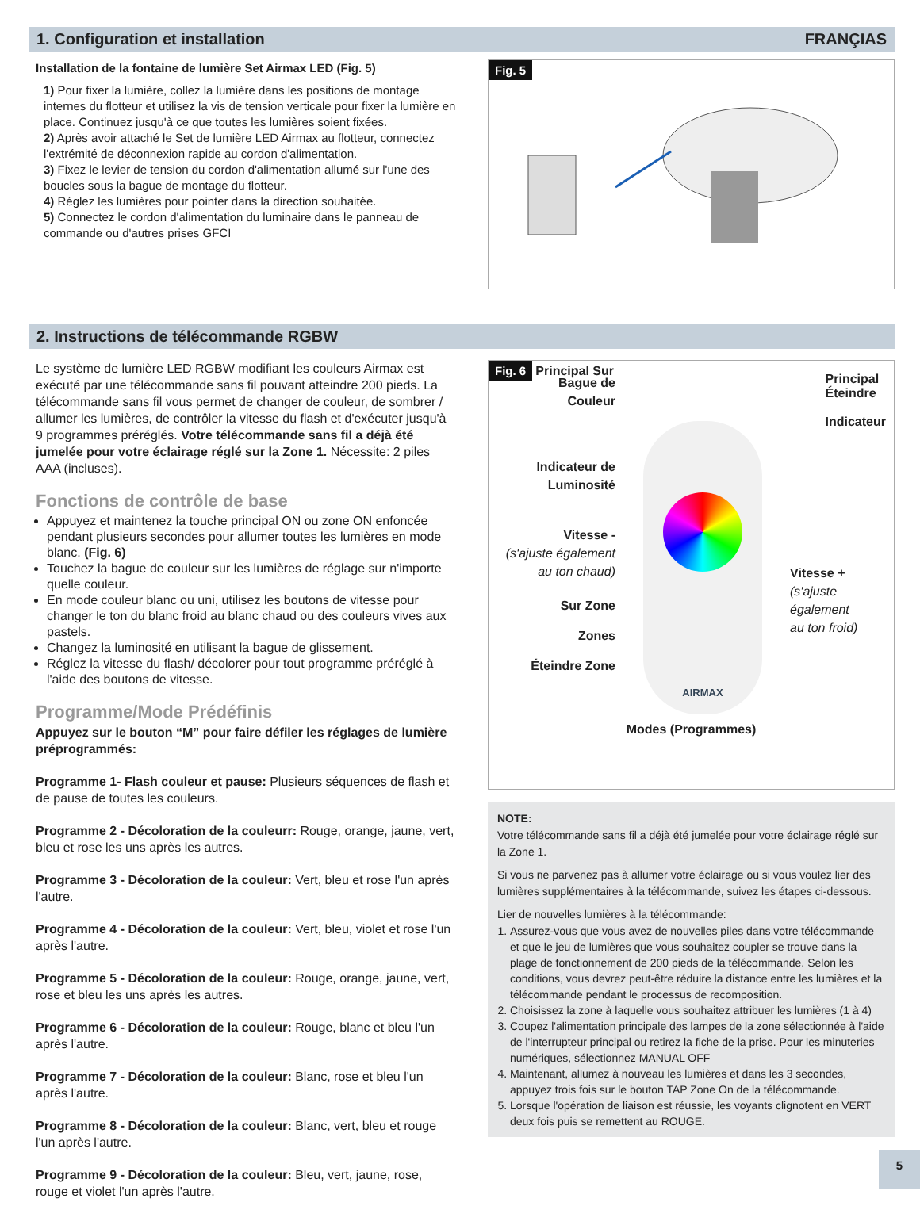1. Configuration et installation FRANÇIAS
Installation de la fontaine de lumière Set Airmax LED (Fig. 5)
1) Pour fixer la lumière, collez la lumière dans les positions de montage internes du flotteur et utilisez la vis de tension verticale pour fixer la lumière en place. Continuez jusqu'à ce que toutes les lumières soient fixées.
2) Après avoir attaché le Set de lumière LED Airmax au flotteur, connectez l'extrémité de déconnexion rapide au cordon d'alimentation.
3) Fixez le levier de tension du cordon d'alimentation allumé sur l'une des boucles sous la bague de montage du flotteur.
4) Réglez les lumières pour pointer dans la direction souhaitée.
5) Connectez le cordon d'alimentation du luminaire dans le panneau de commande ou d'autres prises GFCI
Fig. 5
2. Instructions de télécommande RGBW
Le système de lumière LED RGBW modifiant les couleurs Airmax est exécuté par une télécommande sans fil pouvant atteindre 200 pieds. La télécommande sans fil vous permet de changer de couleur, de sombrer / allumer les lumières, de contrôler la vitesse du flash et d'exécuter jusqu'à 9 programmes préréglés. Votre télécommande sans fil a déjà été jumelée pour votre éclairage réglé sur la Zone 1. Nécessite: 2 piles AAA (incluses).
Fonctions de contrôle de base
Appuyez et maintenez la touche principal ON ou zone ON enfoncée pendant plusieurs secondes pour allumer toutes les lumières en mode blanc. (Fig. 6)
Touchez la bague de couleur sur les lumières de réglage sur n'importe quelle couleur.
En mode couleur blanc ou uni, utilisez les boutons de vitesse pour changer le ton du blanc froid au blanc chaud ou des couleurs vives aux pastels.
Changez la luminosité en utilisant la bague de glissement.
Réglez la vitesse du flash/ décolorer pour tout programme préréglé à l'aide des boutons de vitesse.
Programme/Mode Prédéfinis
Appuyez sur le bouton “M” pour faire défiler les réglages de lumière préprogrammés:
Programme 1- Flash couleur et pause: Plusieurs séquences de flash et de pause de toutes les couleurs.
Programme 2 - Décoloration de la couleurr: Rouge, orange, jaune, vert, bleu et rose les uns après les autres.
Programme 3 - Décoloration de la couleur: Vert, bleu et rose l'un après l'autre.
Programme 4 - Décoloration de la couleur: Vert, bleu, violet et rose l'un après l'autre.
Programme 5 - Décoloration de la couleur: Rouge, orange, jaune, vert, rose et bleu les uns après les autres.
Programme 6 - Décoloration de la couleur: Rouge, blanc et bleu l'un après l'autre.
Programme 7 - Décoloration de la couleur: Blanc, rose et bleu l'un après l'autre.
Programme 8 - Décoloration de la couleur: Blanc, vert, bleu et rouge l'un après l'autre.
Programme 9 - Décoloration de la couleur: Bleu, vert, jaune, rose, rouge et violet l'un après l'autre.
Fig. 6 Principal Sur
Principal
Éteindre
Indicateur
Bague de
Couleur
Indicateur de
Luminosité
Vitesse -
(s'ajuste également au ton chaud)
Sur Zone
Zones
Éteindre Zone
AIRMAX
Vitesse +
(s'ajuste
également
au ton froid)
Modes (Programmes)
NOTE:
Votre télécommande sans fil a déjà été jumelée pour votre éclairage réglé sur la Zone 1.
Si vous ne parvenez pas à allumer votre éclairage ou si vous voulez lier des lumières supplémentaires à la télécommande, suivez les étapes ci-dessous.
Lier de nouvelles lumières à la télécommande:
1. Assurez-vous que vous avez de nouvelles piles dans votre télécommande et que le jeu de lumières que vous souhaitez coupler se trouve dans la plage de fonctionnement de 200 pieds de la télécommande. Selon les conditions, vous devrez peut-être réduire la distance entre les lumières et la télécommande pendant le processus de recomposition.
2. Choisissez la zone à laquelle vous souhaitez attribuer les lumières (1 à 4)
3. Coupez l'alimentation principale des lampes de la zone sélectionnée à l'aide de l'interrupteur principal ou retirez la fiche de la prise. Pour les minuteries numériques, sélectionnez MANUAL OFF
4. Maintenant, allumez à nouveau les lumières et dans les 3 secondes, appuyez trois fois sur le bouton TAP Zone On de la télécommande.
5. Lorsque l'opération de liaison est réussie, les voyants clignotent en VERT deux fois puis se remettent au ROUGE.
5